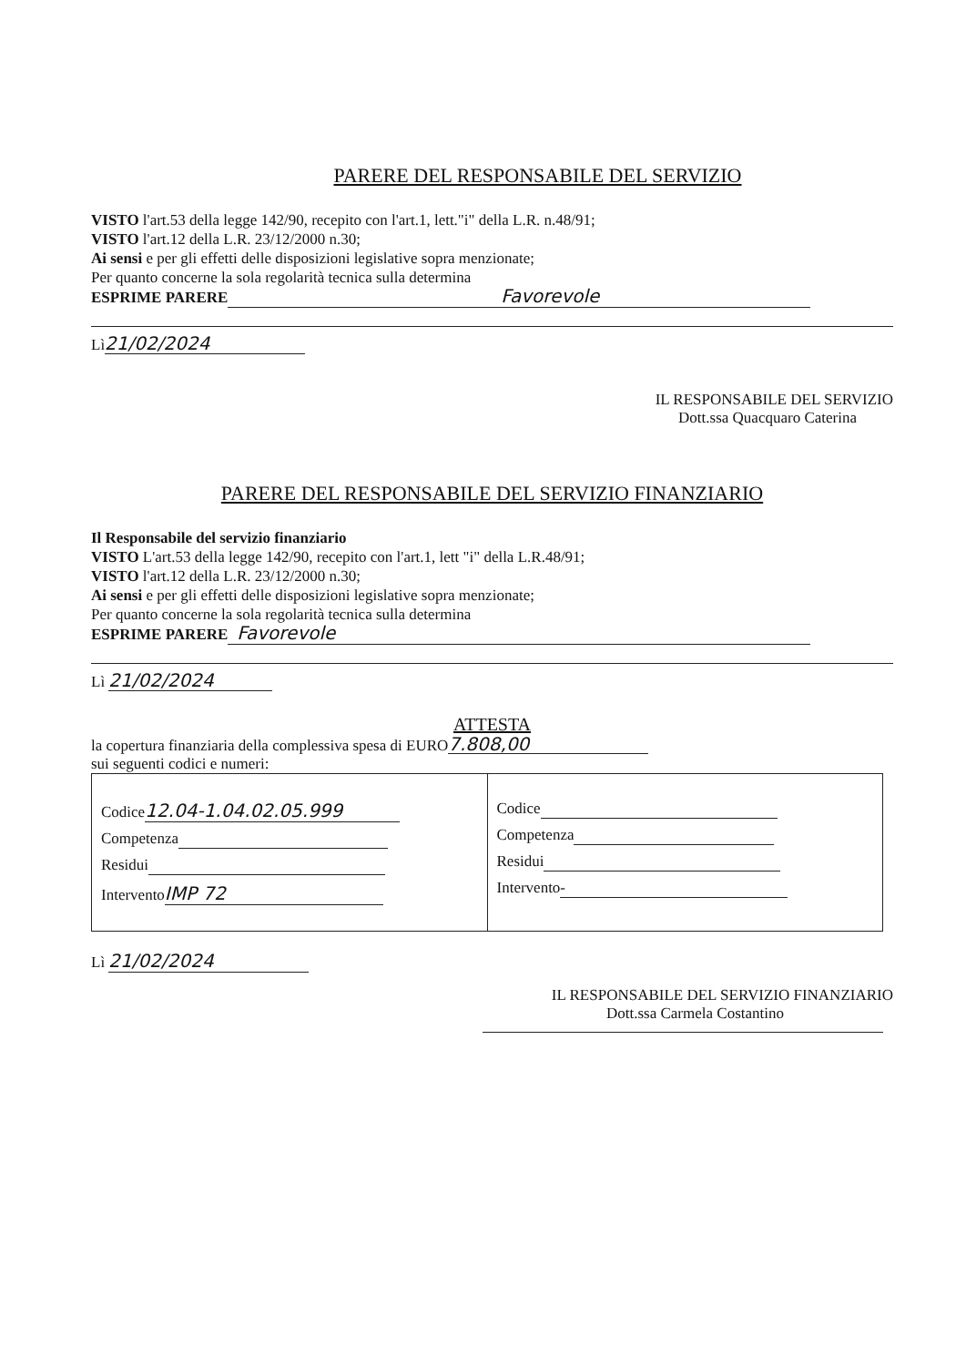PARERE DEL RESPONSABILE DEL SERVIZIO
VISTO l'art.53 della legge 142/90, recepito con l'art.1, lett."i" della L.R. n.48/91;
VISTO l'art.12 della L.R. 23/12/2000 n.30;
Ai sensi e per gli effetti delle disposizioni legislative sopra menzionate;
Per quanto concerne la sola regolarità tecnica sulla determina
ESPRIME PARERE Favorevole
Lì 21/02/2024
IL RESPONSABILE DEL SERVIZIO
Dott.ssa Quacquaro Caterina
PARERE DEL RESPONSABILE DEL SERVIZIO FINANZIARIO
Il Responsabile del servizio finanziario
VISTO L'art.53 della legge 142/90, recepito con l'art.1, lett "i" della L.R.48/91;
VISTO l'art.12 della L.R. 23/12/2000 n.30;
Ai sensi e per gli effetti delle disposizioni legislative sopra menzionate;
Per quanto concerne la sola regolarità tecnica sulla determina
ESPRIME PARERE Favorevole
Lì 21/02/2024
ATTESTA
la copertura finanziaria della complessiva spesa di EURO 7.808,00
sui seguenti codici e numeri:
| Codice 12.04-1.04.02.05.999 Competenza Residui Intervento IMP 72 | Codice Competenza Residui Intervento - |
Lì 21/02/2024
IL RESPONSABILE DEL SERVIZIO FINANZIARIO
Dott.ssa Carmela Costantino